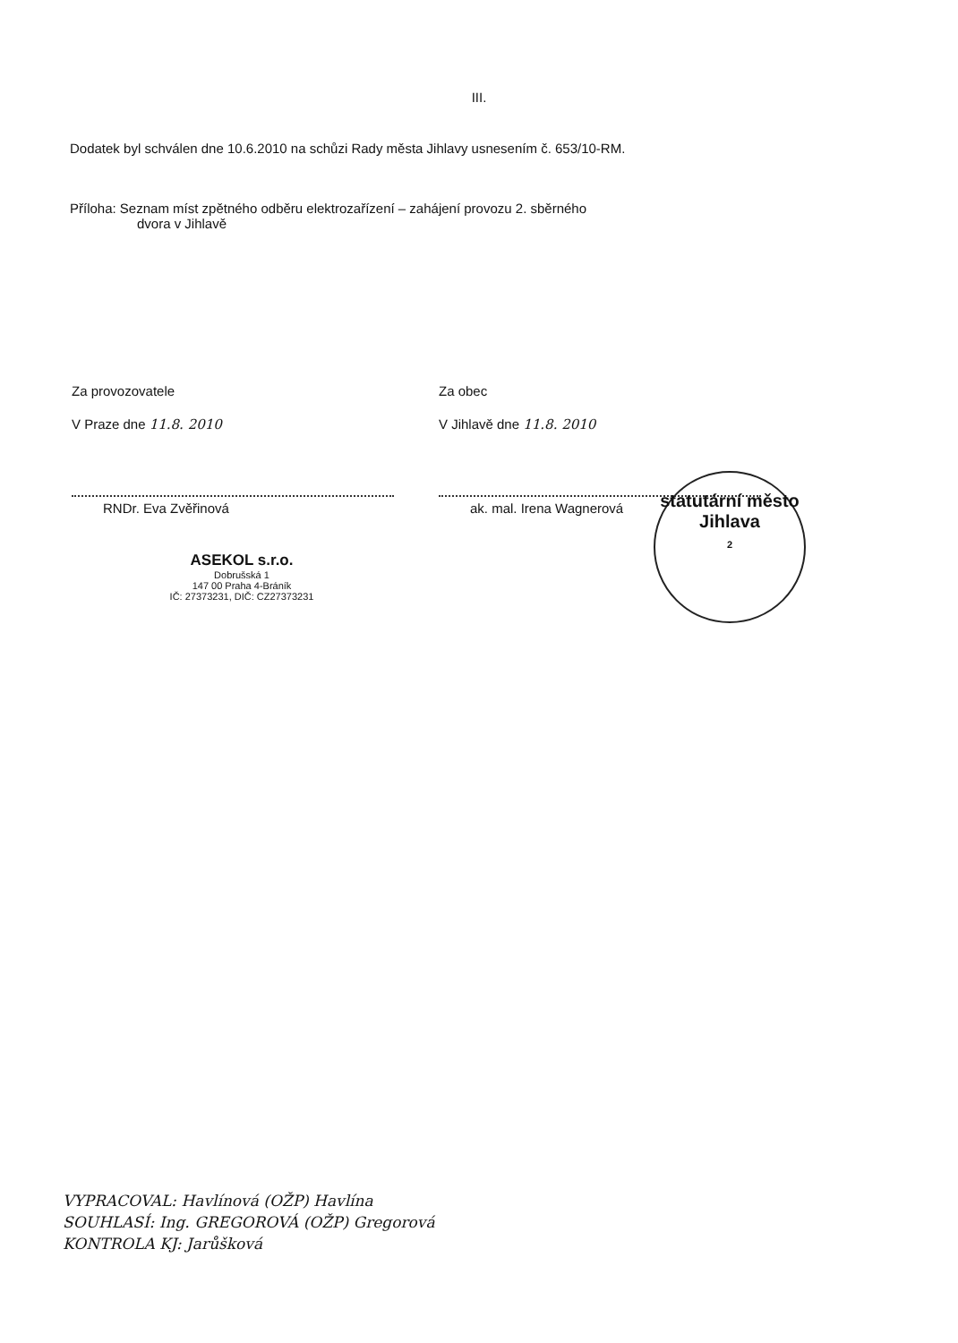III.
Dodatek byl schválen dne 10.6.2010 na schůzi Rady města Jihlavy usnesením č. 653/10-RM.
Příloha: Seznam míst zpětného odběru elektrozařízení – zahájení provozu 2. sběrného
dvora v Jihlavě
Za provozovatele
V Praze dne 11.8. 2010
RNDr. Eva Zvěřinová
ASEKOL s.r.o.
Dobrušská 1
147 00 Praha 4-Bráník
IČ: 27373231, DIČ: CZ27373231
Za obec
V Jihlavě dne 11.8. 2010
ak. mal. Irena Wagnerová
statutární město Jihlava
2
VYPRACOVAL: Havlínová (OŽP) Havlína
SOUHLASÍ: Ing. GREGOROVÁ (OŽP) Gregorová
KONTROLA KJ: Jarůšková